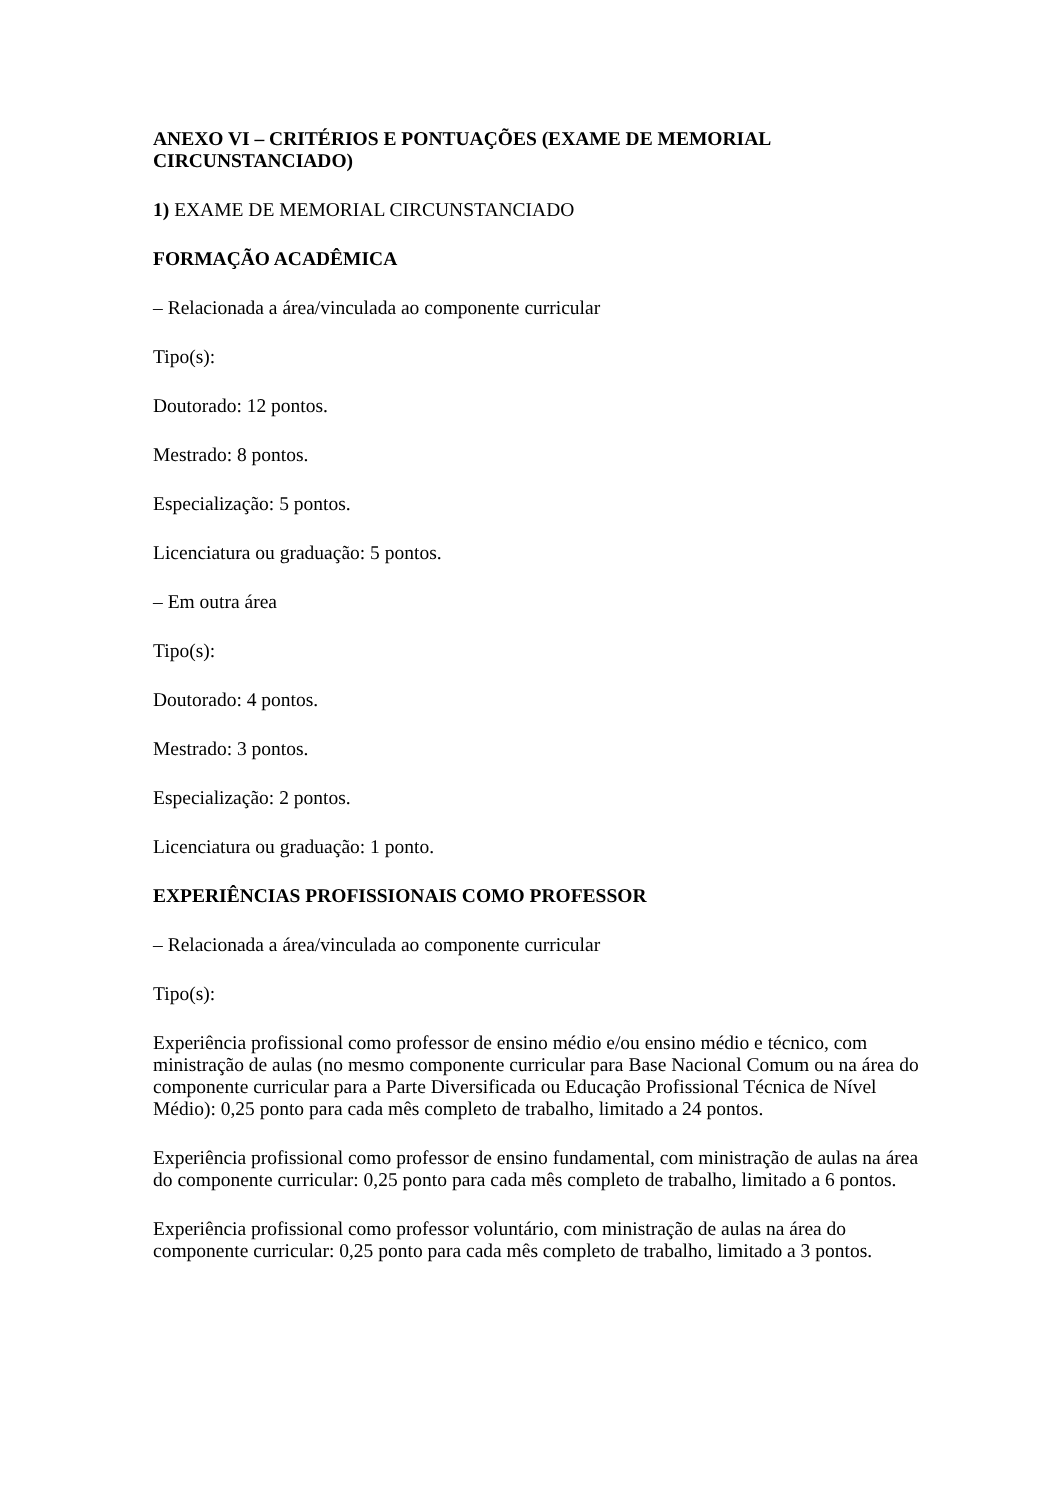ANEXO VI – CRITÉRIOS E PONTUAÇÕES (EXAME DE MEMORIAL CIRCUNSTANCIADO)
1) EXAME DE MEMORIAL CIRCUNSTANCIADO
FORMAÇÃO ACADÊMICA
– Relacionada a área/vinculada ao componente curricular
Tipo(s):
Doutorado: 12 pontos.
Mestrado: 8 pontos.
Especialização: 5 pontos.
Licenciatura ou graduação: 5 pontos.
– Em outra área
Tipo(s):
Doutorado: 4 pontos.
Mestrado: 3 pontos.
Especialização: 2 pontos.
Licenciatura ou graduação: 1 ponto.
EXPERIÊNCIAS PROFISSIONAIS COMO PROFESSOR
– Relacionada a área/vinculada ao componente curricular
Tipo(s):
Experiência profissional como professor de ensino médio e/ou ensino médio e técnico, com ministração de aulas (no mesmo componente curricular para Base Nacional Comum ou na área do componente curricular para a Parte Diversificada ou Educação Profissional Técnica de Nível Médio): 0,25 ponto para cada mês completo de trabalho, limitado a 24 pontos.
Experiência profissional como professor de ensino fundamental, com ministração de aulas na área do componente curricular: 0,25 ponto para cada mês completo de trabalho, limitado a 6 pontos.
Experiência profissional como professor voluntário, com ministração de aulas na área do componente curricular: 0,25 ponto para cada mês completo de trabalho, limitado a 3 pontos.